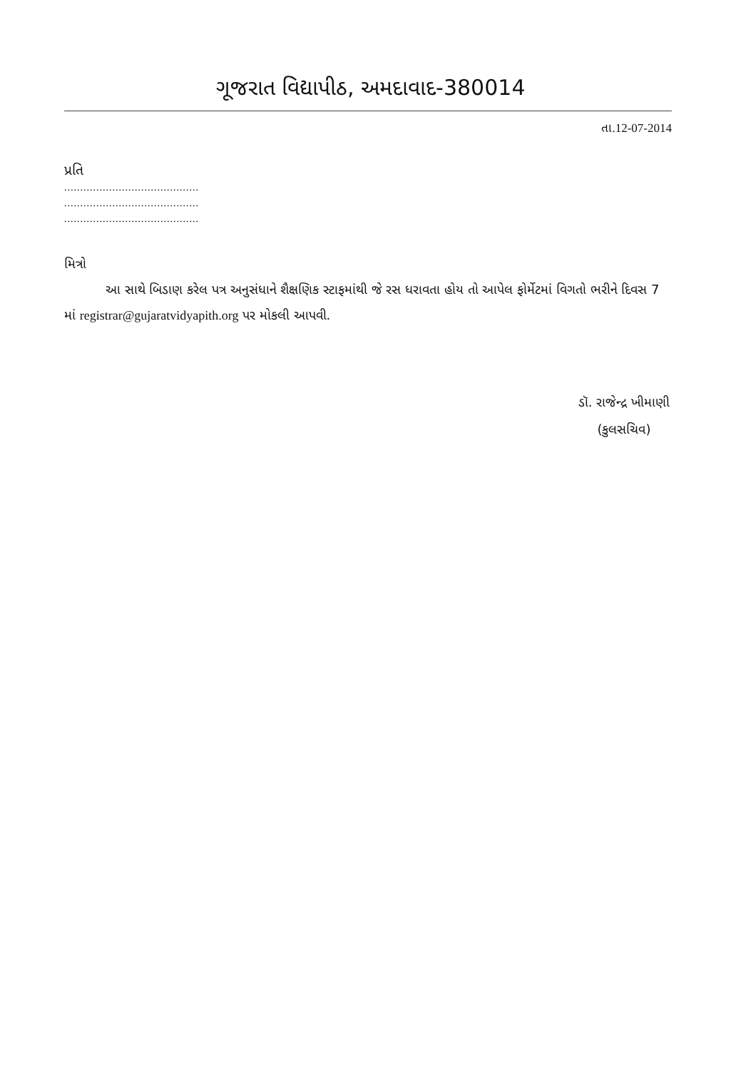ગૂજરાત વિદ્યાપીઠ, અમદાવાદ-380014
તા.12-07-2014
પ્રતિ
..........................................
..........................................
..........................................
મિત્રો
આ સાથે બિડાણ કરેલ પત્ર અનુસંધાને શૈક્ષણિક સ્ટાફમાંથી જે રસ ધરાવતા હોય તો આપેલ ફોર્મેટમાં વિગતો ભરીને દિવસ 7 માં registrar@gujaratvidyapith.org પર મોકલી આપવી.
ડૉ. રાજેન્દ્ર ખીમાણી
(કુલસચિવ)